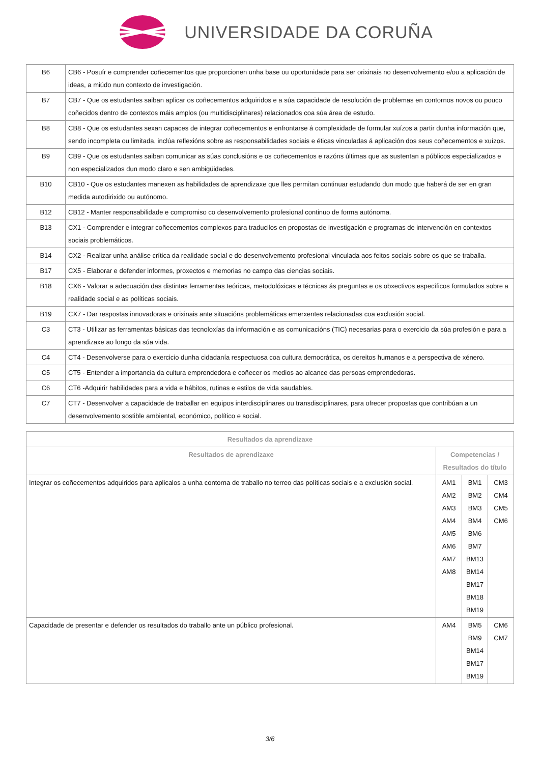UNIVERSIDADE DA CORUÑA
| B6 | CB6 - Posuír e comprender coñecementos que proporcionen unha base ou oportunidade para ser orixinais no desenvolvemento e/ou a aplicación de ideas, a miúdo nun contexto de investigación. |
| B7 | CB7 - Que os estudantes saiban aplicar os coñecementos adquiridos e a súa capacidade de resolución de problemas en contornos novos ou pouco coñecidos dentro de contextos máis amplos (ou multidisciplinares) relacionados coa súa área de estudo. |
| B8 | CB8 - Que os estudantes sexan capaces de integrar coñecementos e enfrontarse á complexidade de formular xuízos a partir dunha información que, sendo incompleta ou limitada, inclúa reflexións sobre as responsabilidades sociais e éticas vinculadas á aplicación dos seus coñecementos e xuízos. |
| B9 | CB9 - Que os estudantes saiban comunicar as súas conclusións e os coñecementos e razóns últimas que as sustentan a públicos especializados e non especializados dun modo claro e sen ambigüidades. |
| B10 | CB10 - Que os estudantes manexen as habilidades de aprendizaxe que lles permitan continuar estudando dun modo que haberá de ser en gran medida autodirixido ou autónomo. |
| B12 | CB12 - Manter responsabilidade e compromiso co desenvolvemento profesional continuo de forma autónoma. |
| B13 | CX1 - Comprender e integrar coñecementos complexos para traducilos en propostas de investigación e programas de intervención en contextos sociais problemáticos. |
| B14 | CX2 - Realizar unha análise crítica da realidade social e do desenvolvemento profesional vinculada aos feitos sociais sobre os que se traballa. |
| B17 | CX5 - Elaborar e defender informes, proxectos e memorias no campo das ciencias sociais. |
| B18 | CX6 - Valorar a adecuación das distintas ferramentas teóricas, metodolóxicas e técnicas ás preguntas e os obxectivos específicos formulados sobre a realidade social e as políticas sociais. |
| B19 | CX7 - Dar respostas innovadoras e orixinais ante situacións problemáticas emerxentes relacionadas coa exclusión social. |
| C3 | CT3 - Utilizar as ferramentas básicas das tecnoloxías da información e as comunicacións (TIC) necesarias para o exercicio da súa profesión e para a aprendizaxe ao longo da súa vida. |
| C4 | CT4 - Desenvolverse para o exercicio dunha cidadanía respectuosa coa cultura democrática, os dereitos humanos e a perspectiva de xénero. |
| C5 | CT5 - Entender a importancia da cultura emprendedora e coñecer os medios ao alcance das persoas emprendedoras. |
| C6 | CT6 -Adquirir habilidades para a vida e hábitos, rutinas e estilos de vida saudables. |
| C7 | CT7 - Desenvolver a capacidade de traballar en equipos interdisciplinares ou transdisciplinares, para ofrecer propostas que contribúan a un desenvolvemento sostible ambiental, económico, político e social. |
| Resultados da aprendizaxe | | | |
| --- | --- | --- | --- |
| Resultados de aprendizaxe | Competencias / Resultados do título | | |
| Integrar os coñecementos adquiridos para aplicalos a unha contorna de traballo no terreo das políticas sociais e a exclusión social. | AM1 AM2 AM3 AM4 AM5 AM6 AM7 AM8 | BM1 BM2 BM3 BM4 BM6 BM7 BM13 BM14 BM17 BM18 BM19 | CM3 CM4 CM5 CM6 |
| Capacidade de presentar e defender os resultados do traballo ante un público profesional. | AM4 | BM5 BM9 BM14 BM17 BM19 | CM6 CM7 |
3/6